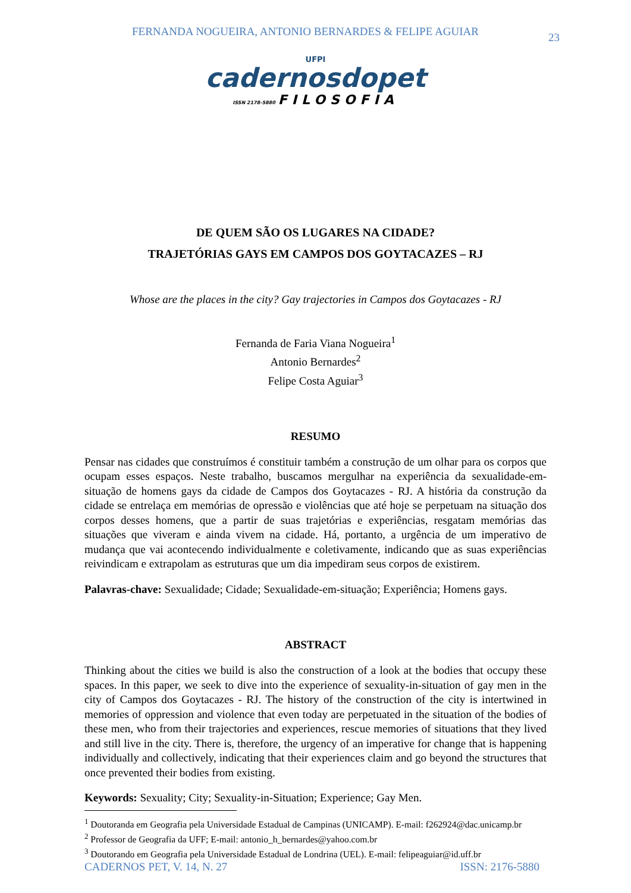FERNANDA NOGUEIRA, ANTONIO BERNARDES & FELIPE AGUIAR 23
UFPI
cadernosdopet
ISSN 2178-5880 FILOSOFIA
DE QUEM SÃO OS LUGARES NA CIDADE?
TRAJETÓRIAS GAYS EM CAMPOS DOS GOYTACAZES – RJ
Whose are the places in the city? Gay trajectories in Campos dos Goytacazes - RJ
Fernanda de Faria Viana Nogueira<sup>1</sup>
Antonio Bernardes<sup>2</sup>
Felipe Costa Aguiar<sup>3</sup>
RESUMO
Pensar nas cidades que construímos é constituir também a construção de um olhar para os corpos que ocupam esses espaços. Neste trabalho, buscamos mergulhar na experiência da sexualidade-em-situação de homens gays da cidade de Campos dos Goytacazes - RJ. A história da construção da cidade se entrelaça em memórias de opressão e violências que até hoje se perpetuam na situação dos corpos desses homens, que a partir de suas trajetórias e experiências, resgatam memórias das situações que viveram e ainda vivem na cidade. Há, portanto, a urgência de um imperativo de mudança que vai acontecendo individualmente e coletivamente, indicando que as suas experiências reivindicam e extrapolam as estruturas que um dia impediram seus corpos de existirem.
Palavras-chave: Sexualidade; Cidade; Sexualidade-em-situação; Experiência; Homens gays.
ABSTRACT
Thinking about the cities we build is also the construction of a look at the bodies that occupy these spaces. In this paper, we seek to dive into the experience of sexuality-in-situation of gay men in the city of Campos dos Goytacazes - RJ. The history of the construction of the city is intertwined in memories of oppression and violence that even today are perpetuated in the situation of the bodies of these men, who from their trajectories and experiences, rescue memories of situations that they lived and still live in the city. There is, therefore, the urgency of an imperative for change that is happening individually and collectively, indicating that their experiences claim and go beyond the structures that once prevented their bodies from existing.
Keywords: Sexuality; City; Sexuality-in-Situation; Experience; Gay Men.
<sup>1</sup> Doutoranda em Geografia pela Universidade Estadual de Campinas (UNICAMP). E-mail: f262924@dac.unicamp.br
<sup>2</sup> Professor de Geografia da UFF; E-mail: antonio_h_bernardes@yahoo.com.br
<sup>3</sup> Doutorando em Geografia pela Universidade Estadual de Londrina (UEL). E-mail: felipeaguiar@id.uff.br
CADERNOS PET, V. 14, N. 27 ISSN: 2176-5880